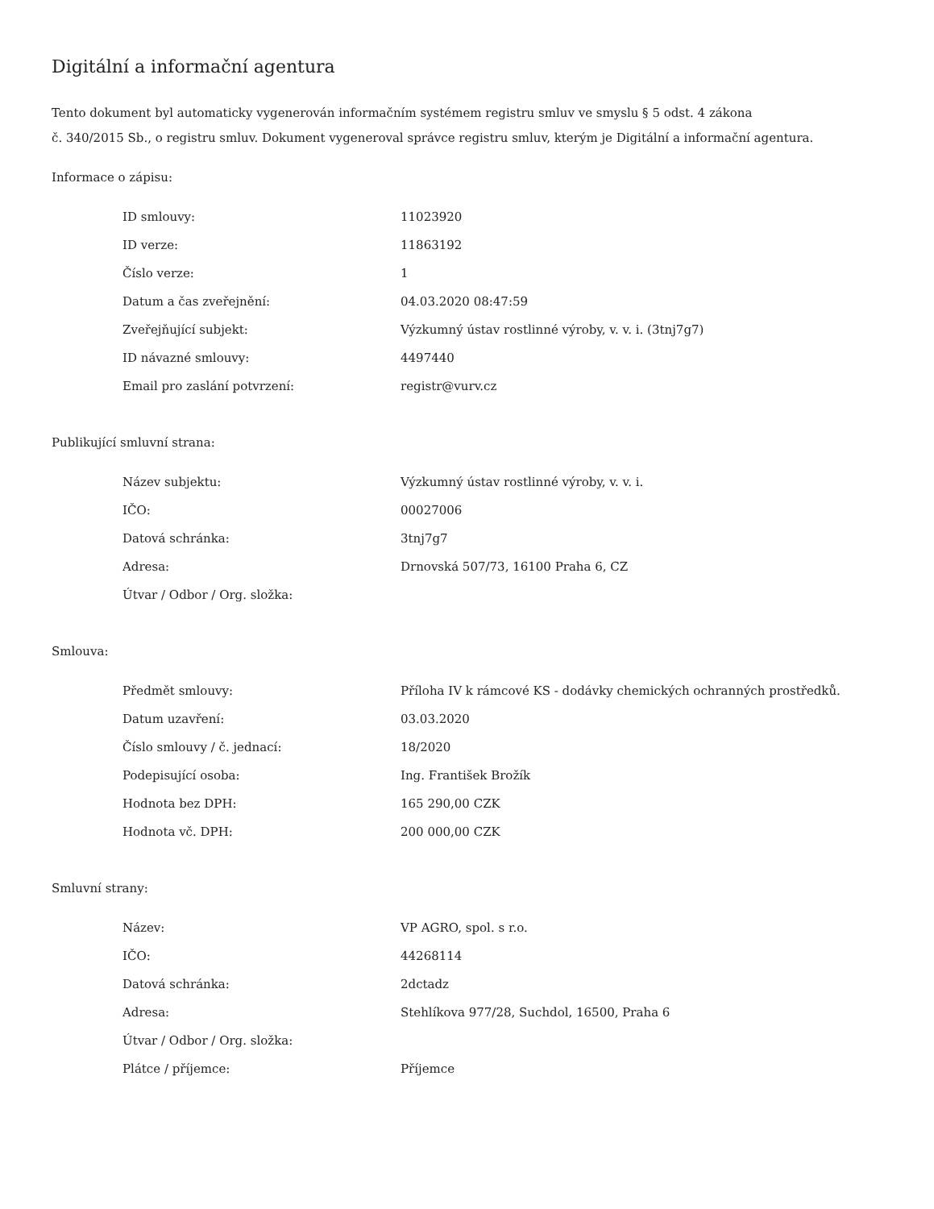Digitální a informační agentura
Tento dokument byl automaticky vygenerován informačním systémem registru smluv ve smyslu § 5 odst. 4 zákona
č. 340/2015 Sb., o registru smluv. Dokument vygeneroval správce registru smluv, kterým je Digitální a informační agentura.
Informace o zápisu:
| ID smlouvy: | 11023920 |
| ID verze: | 11863192 |
| Číslo verze: | 1 |
| Datum a čas zveřejnění: | 04.03.2020 08:47:59 |
| Zveřejňující subjekt: | Výzkumný ústav rostlinné výroby, v. v. i. (3tnj7g7) |
| ID návazné smlouvy: | 4497440 |
| Email pro zaslání potvrzení: | registr@vurv.cz |
Publikující smluvní strana:
| Název subjektu: | Výzkumný ústav rostlinné výroby, v. v. i. |
| IČO: | 00027006 |
| Datová schránka: | 3tnj7g7 |
| Adresa: | Drnovská 507/73, 16100 Praha 6, CZ |
| Útvar / Odbor / Org. složka: | |
Smlouva:
| Předmět smlouvy: | Příloha IV k rámcové KS - dodávky chemických ochranných prostředků. |
| Datum uzavření: | 03.03.2020 |
| Číslo smlouvy / č. jednací: | 18/2020 |
| Podepisující osoba: | Ing. František Brožík |
| Hodnota bez DPH: | 165 290,00 CZK |
| Hodnota vč. DPH: | 200 000,00 CZK |
Smluvní strany:
| Název: | VP AGRO, spol. s r.o. |
| IČO: | 44268114 |
| Datová schránka: | 2dctadz |
| Adresa: | Stehlíkova 977/28, Suchdol, 16500, Praha 6 |
| Útvar / Odbor / Org. složka: | |
| Plátce / příjemce: | Příjemce |